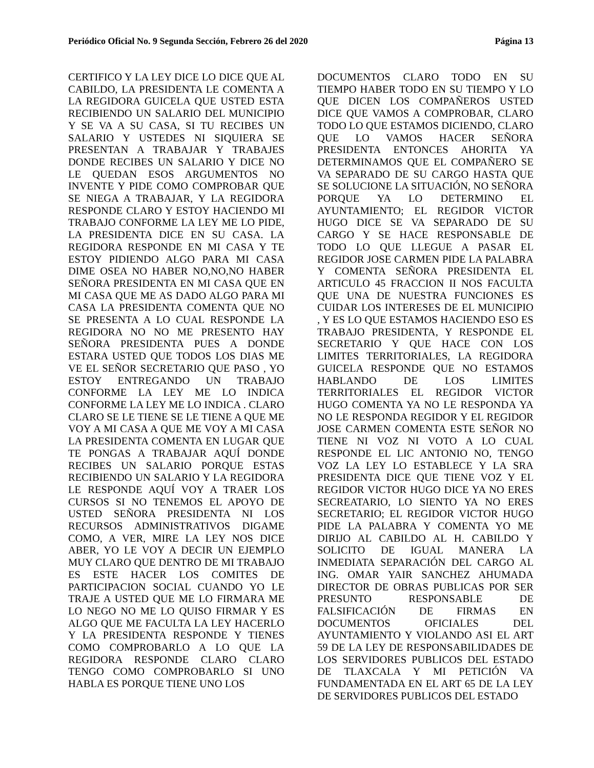Periódico Oficial No. 9 Segunda Sección, Febrero 26 del 2020 Página 13
CERTIFICO Y LA LEY DICE LO DICE QUE AL CABILDO, LA PRESIDENTA LE COMENTA A LA REGIDORA GUICELA QUE USTED ESTA RECIBIENDO UN SALARIO DEL MUNICIPIO Y SE VA A SU CASA, SI TU RECIBES UN SALARIO Y USTEDES NI SIQUIERA SE PRESENTAN A TRABAJAR Y TRABAJES DONDE RECIBES UN SALARIO Y DICE NO LE QUEDAN ESOS ARGUMENTOS NO INVENTE Y PIDE COMO COMPROBAR QUE SE NIEGA A TRABAJAR, Y LA REGIDORA RESPONDE CLARO Y ESTOY HACIENDO MI TRABAJO CONFORME LA LEY ME LO PIDE, LA PRESIDENTA DICE EN SU CASA. LA REGIDORA RESPONDE EN MI CASA Y TE ESTOY PIDIENDO ALGO PARA MI CASA DIME OSEA NO HABER NO,NO,NO HABER SEÑORA PRESIDENTA EN MI CASA QUE EN MI CASA QUE ME AS DADO ALGO PARA MI CASA LA PRESIDENTA COMENTA QUE NO SE PRESENTA A LO CUAL RESPONDE LA REGIDORA NO NO ME PRESENTO HAY SEÑORA PRESIDENTA PUES A DONDE ESTARA USTED QUE TODOS LOS DIAS ME VE EL SEÑOR SECRETARIO QUE PASO , YO ESTOY ENTREGANDO UN TRABAJO CONFORME LA LEY ME LO INDICA CONFORME LA LEY ME LO INDICA . CLARO CLARO SE LE TIENE SE LE TIENE A QUE ME VOY A MI CASA A QUE ME VOY A MI CASA LA PRESIDENTA COMENTA EN LUGAR QUE TE PONGAS A TRABAJAR AQUÍ DONDE RECIBES UN SALARIO PORQUE ESTAS RECIBIENDO UN SALARIO Y LA REGIDORA LE RESPONDE AQUÍ VOY A TRAER LOS CURSOS SI NO TENEMOS EL APOYO DE USTED SEÑORA PRESIDENTA NI LOS RECURSOS ADMINISTRATIVOS DIGAME COMO, A VER, MIRE LA LEY NOS DICE ABER, YO LE VOY A DECIR UN EJEMPLO MUY CLARO QUE DENTRO DE MI TRABAJO ES ESTE HACER LOS COMITES DE PARTICIPACION SOCIAL CUANDO YO LE TRAJE A USTED QUE ME LO FIRMARA ME LO NEGO NO ME LO QUISO FIRMAR Y ES ALGO QUE ME FACULTA LA LEY HACERLO Y LA PRESIDENTA RESPONDE Y TIENES COMO COMPROBARLO A LO QUE LA REGIDORA RESPONDE CLARO CLARO TENGO COMO COMPROBARLO SI UNO HABLA ES PORQUE TIENE UNO LOS
DOCUMENTOS CLARO TODO EN SU TIEMPO HABER TODO EN SU TIEMPO Y LO QUE DICEN LOS COMPAÑEROS USTED DICE QUE VAMOS A COMPROBAR, CLARO TODO LO QUE ESTAMOS DICIENDO, CLARO QUE LO VAMOS HACER SEÑORA PRESIDENTA ENTONCES AHORITA YA DETERMINAMOS QUE EL COMPAÑERO SE VA SEPARADO DE SU CARGO HASTA QUE SE SOLUCIONE LA SITUACIÓN, NO SEÑORA PORQUE YA LO DETERMINO EL AYUNTAMIENTO; EL REGIDOR VICTOR HUGO DICE SE VA SEPARADO DE SU CARGO Y SE HACE RESPONSABLE DE TODO LO QUE LLEGUE A PASAR EL REGIDOR JOSE CARMEN PIDE LA PALABRA Y COMENTA SEÑORA PRESIDENTA EL ARTICULO 45 FRACCION II NOS FACULTA QUE UNA DE NUESTRA FUNCIONES ES CUIDAR LOS INTERESES DE EL MUNICIPIO , Y ES LO QUE ESTAMOS HACIENDO ESO ES TRABAJO PRESIDENTA, Y RESPONDE EL SECRETARIO Y QUE HACE CON LOS LIMITES TERRITORIALES, LA REGIDORA GUICELA RESPONDE QUE NO ESTAMOS HABLANDO DE LOS LIMITES TERRITORIALES EL REGIDOR VICTOR HUGO COMENTA YA NO LE RESPONDA YA NO LE RESPONDA REGIDOR Y EL REGIDOR JOSE CARMEN COMENTA ESTE SEÑOR NO TIENE NI VOZ NI VOTO A LO CUAL RESPONDE EL LIC ANTONIO NO, TENGO VOZ LA LEY LO ESTABLECE Y LA SRA PRESIDENTA DICE QUE TIENE VOZ Y EL REGIDOR VICTOR HUGO DICE YA NO ERES SECREATARIO, LO SIENTO YA NO ERES SECRETARIO; EL REGIDOR VICTOR HUGO PIDE LA PALABRA Y COMENTA YO ME DIRIJO AL CABILDO AL H. CABILDO Y SOLICITO DE IGUAL MANERA LA INMEDIATA SEPARACIÓN DEL CARGO AL ING. OMAR YAIR SANCHEZ AHUMADA DIRECTOR DE OBRAS PUBLICAS POR SER PRESUNTO RESPONSABLE DE FALSIFICACIÓN DE FIRMAS EN DOCUMENTOS OFICIALES DEL AYUNTAMIENTO Y VIOLANDO ASI EL ART 59 DE LA LEY DE RESPONSABILIDADES DE LOS SERVIDORES PUBLICOS DEL ESTADO DE TLAXCALA Y MI PETICIÓN VA FUNDAMENTADA EN EL ART 65 DE LA LEY DE SERVIDORES PUBLICOS DEL ESTADO